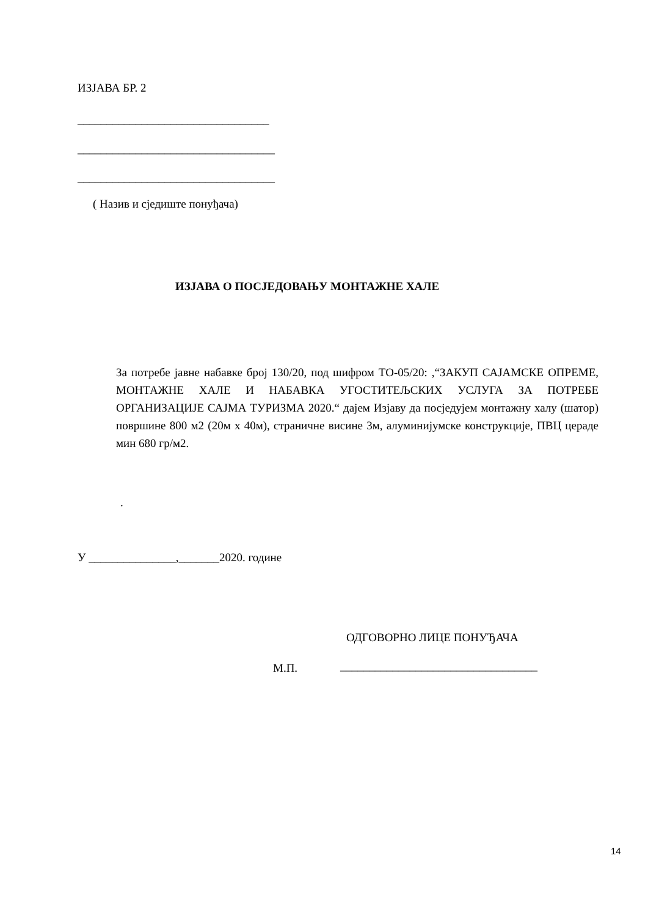ИЗЈАВА БР. 2
_________________________________
__________________________________
__________________________________
( Назив и сједиште понуђача)
ИЗЈАВА О ПОСЈЕДОВАЊУ МОНТАЖНЕ ХАЛЕ
За потребе јавне набавке број 130/20, под шифром ТО-05/20: ,“ЗАКУП САЈАМСКЕ ОПРЕМЕ, МОНТАЖНЕ ХАЛЕ И НАБАВКА УГОСТИТЕЉСКИХ УСЛУГА ЗА ПОТРЕБЕ ОРГАНИЗАЦИЈЕ САЈМА ТУРИЗМА 2020.“ дајем Изјаву да посједујем монтажну халу (шатор) површине 800 м2 (20м х 40м), страничне висине 3м, алуминијумске конструкције, ПВЦ цераде мин 680 гр/м2.
.
У _______________,_______2020. године
ОДГОВОРНО ЛИЦЕ ПОНУЂАЧА
М.П.
__________________________________
14